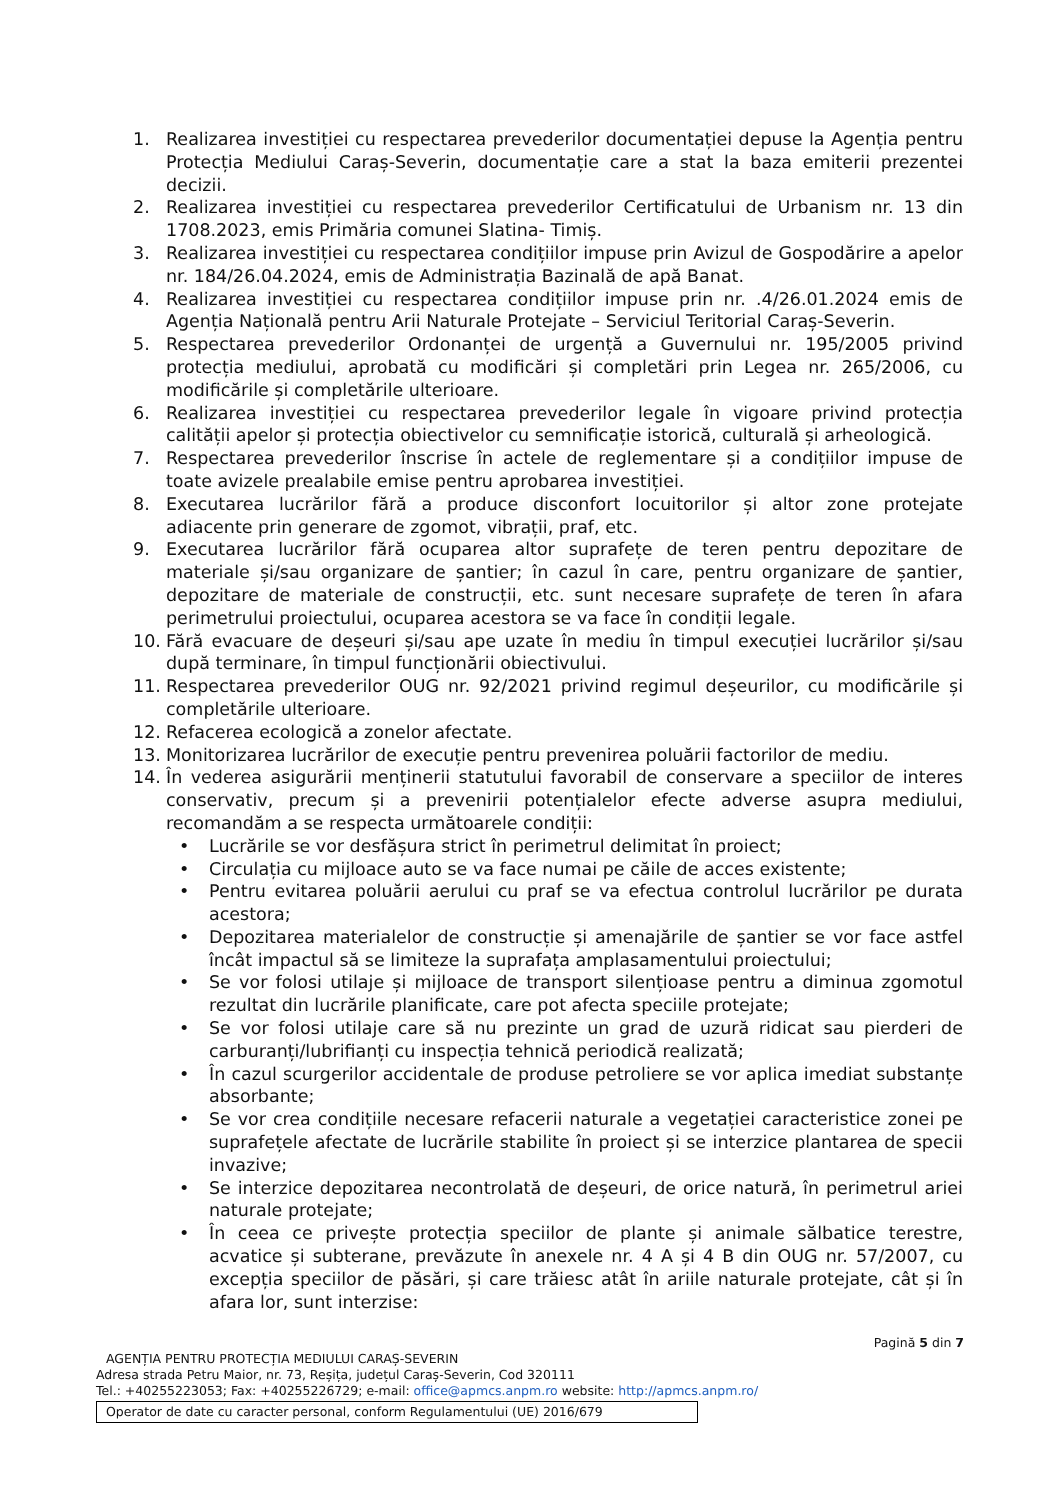1. Realizarea investiției cu respectarea prevederilor documentației depuse la Agenția pentru Protecția Mediului Caraș-Severin, documentație care a stat la baza emiterii prezentei decizii.
2. Realizarea investiției cu respectarea prevederilor Certificatului de Urbanism nr. 13 din 1708.2023, emis Primăria comunei Slatina- Timiș.
3. Realizarea investiției cu respectarea condițiilor impuse prin Avizul de Gospodărire a apelor nr. 184/26.04.2024, emis de Administrația Bazinală de apă Banat.
4. Realizarea investiției cu respectarea condițiilor impuse prin nr. .4/26.01.2024 emis de Agenția Națională pentru Arii Naturale Protejate – Serviciul Teritorial Caraș-Severin.
5. Respectarea prevederilor Ordonanței de urgență a Guvernului nr. 195/2005 privind protecția mediului, aprobată cu modificări și completări prin Legea nr. 265/2006, cu modificările și completările ulterioare.
6. Realizarea investiției cu respectarea prevederilor legale în vigoare privind protecția calității apelor și protecția obiectivelor cu semnificație istorică, culturală și arheologică.
7. Respectarea prevederilor înscrise în actele de reglementare și a condițiilor impuse de toate avizele prealabile emise pentru aprobarea investiției.
8. Executarea lucrărilor fără a produce disconfort locuitorilor și altor zone protejate adiacente prin generare de zgomot, vibrații, praf, etc.
9. Executarea lucrărilor fără ocuparea altor suprafețe de teren pentru depozitare de materiale și/sau organizare de șantier; în cazul în care, pentru organizare de șantier, depozitare de materiale de construcții, etc. sunt necesare suprafețe de teren în afara perimetrului proiectului, ocuparea acestora se va face în condiții legale.
10. Fără evacuare de deșeuri și/sau ape uzate în mediu în timpul execuției lucrărilor și/sau după terminare, în timpul funcționării obiectivului.
11. Respectarea prevederilor OUG nr. 92/2021 privind regimul deșeurilor, cu modificările și completările ulterioare.
12. Refacerea ecologică a zonelor afectate.
13. Monitorizarea lucrărilor de execuție pentru prevenirea poluării factorilor de mediu.
14. În vederea asigurării menținerii statutului favorabil de conservare a speciilor de interes conservativ, precum și a prevenirii potențialelor efecte adverse asupra mediului, recomandăm a se respecta următoarele condiții:
• Lucrările se vor desfășura strict în perimetrul delimitat în proiect;
• Circulația cu mijloace auto se va face numai pe căile de acces existente;
• Pentru evitarea poluării aerului cu praf se va efectua controlul lucrărilor pe durata acestora;
• Depozitarea materialelor de construcție și amenajările de șantier se vor face astfel încât impactul să se limiteze la suprafața amplasamentului proiectului;
• Se vor folosi utilaje și mijloace de transport silențioase pentru a diminua zgomotul rezultat din lucrările planificate, care pot afecta speciile protejate;
• Se vor folosi utilaje care să nu prezinte un grad de uzură ridicat sau pierderi de carburanți/lubrifianți cu inspecția tehnică periodică realizată;
• În cazul scurgerilor accidentale de produse petroliere se vor aplica imediat substanțe absorbante;
• Se vor crea condițiile necesare refacerii naturale a vegetației caracteristice zonei pe suprafețele afectate de lucrările stabilite în proiect și se interzice plantarea de specii invazive;
• Se interzice depozitarea necontrolată de deșeuri, de orice natură, în perimetrul ariei naturale protejate;
• În ceea ce privește protecția speciilor de plante și animale sălbatice terestre, acvatice și subterane, prevăzute în anexele nr. 4 A și 4 B din OUG nr. 57/2007, cu excepția speciilor de păsări, și care trăiesc atât în ariile naturale protejate, cât și în afara lor, sunt interzise:
Pagină 5 din 7
AGENȚIA PENTRU PROTECȚIA MEDIULUI CARAȘ-SEVERIN
Adresa strada Petru Maior, nr. 73, Reșița, județul Caraș-Severin, Cod 320111
Tel.: +40255223053; Fax: +40255226729; e-mail: office@apmcs.anpm.ro website: http://apmcs.anpm.ro/
Operator de date cu caracter personal, conform Regulamentului (UE) 2016/679